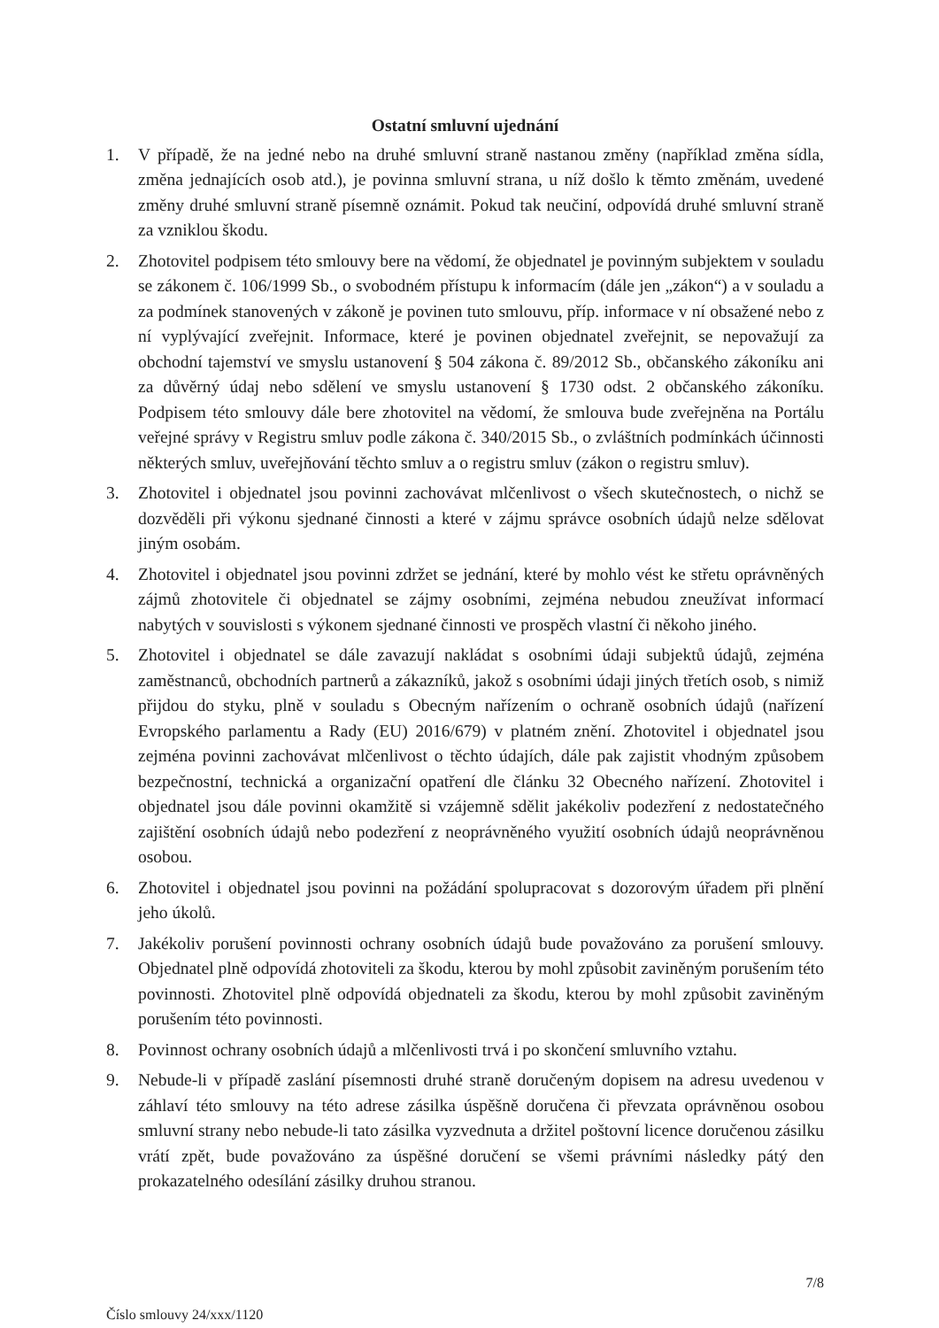Ostatní smluvní ujednání
1. V případě, že na jedné nebo na druhé smluvní straně nastanou změny (například změna sídla, změna jednajících osob atd.), je povinna smluvní strana, u níž došlo k těmto změnám, uvedené změny druhé smluvní straně písemně oznámit. Pokud tak neučiní, odpovídá druhé smluvní straně za vzniklou škodu.
2. Zhotovitel podpisem této smlouvy bere na vědomí, že objednatel je povinným subjektem v souladu se zákonem č. 106/1999 Sb., o svobodném přístupu k informacím (dále jen „zákon“) a v souladu a za podmínek stanovených v zákoně je povinen tuto smlouvu, příp. informace v ní obsažené nebo z ní vyplývající zveřejnit. Informace, které je povinen objednatel zveřejnit, se nepovažují za obchodní tajemství ve smyslu ustanovení § 504 zákona č. 89/2012 Sb., občanského zákoníku ani za důvěrný údaj nebo sdělení ve smyslu ustanovení § 1730 odst. 2 občanského zákoníku. Podpisem této smlouvy dále bere zhotovitel na vědomí, že smlouva bude zveřejněna na Portálu veřejné správy v Registru smluv podle zákona č. 340/2015 Sb., o zvláštních podmínkách účinnosti některých smluv, uveřejňování těchto smluv a o registru smluv (zákon o registru smluv).
3. Zhotovitel i objednatel jsou povinni zachovávat mlčenlivost o všech skutečnostech, o nichž se dozvěděli při výkonu sjednané činnosti a které v zájmu správce osobních údajů nelze sdělovat jiným osobám.
4. Zhotovitel i objednatel jsou povinni zdržet se jednání, které by mohlo vést ke střetu oprávněných zájmů zhotovitele či objednatel se zájmy osobními, zejména nebudou zneužívat informací nabytých v souvislosti s výkonem sjednané činnosti ve prospěch vlastní či někoho jiného.
5. Zhotovitel i objednatel se dále zavazují nakládat s osobními údaji subjektů údajů, zejména zaměstnanců, obchodních partnerů a zákazníků, jakož s osobními údaji jiných třetích osob, s nimiž přijdou do styku, plně v souladu s Obecným nařízením o ochraně osobních údajů (nařízení Evropského parlamentu a Rady (EU) 2016/679) v platném znění. Zhotovitel i objednatel jsou zejména povinni zachovávat mlčenlivost o těchto údajích, dále pak zajistit vhodným způsobem bezpečnostní, technická a organizační opatření dle článku 32 Obecného nařízení. Zhotovitel i objednatel jsou dále povinni okamžitě si vzájemně sdělit jakékoliv podezření z nedostatečného zajištění osobních údajů nebo podezření z neoprávněného využití osobních údajů neoprávněnou osobou.
6. Zhotovitel i objednatel jsou povinni na požádání spolupracovat s dozorovým úřadem při plnění jeho úkolů.
7. Jakékoliv porušení povinnosti ochrany osobních údajů bude považováno za porušení smlouvy. Objednatel plně odpovídá zhotoviteli za škodu, kterou by mohl způsobit zaviněným porušením této povinnosti. Zhotovitel plně odpovídá objednateli za škodu, kterou by mohl způsobit zaviněným porušením této povinnosti.
8. Povinnost ochrany osobních údajů a mlčenlivosti trvá i po skončení smluvního vztahu.
9. Nebude-li v případě zaslání písemnosti druhé straně doručeným dopisem na adresu uvedenou v záhlaví této smlouvy na této adrese zásilka úspěšně doručena či převzata oprávněnou osobou smluvní strany nebo nebude-li tato zásilka vyzvednuta a držitel poštovní licence doručenou zásilku vrátí zpět, bude považováno za úspěšné doručení se všemi právními následky pátý den prokazatelného odesílání zásilky druhou stranou.
7/8
Číslo smlouvy 24/xxx/1120